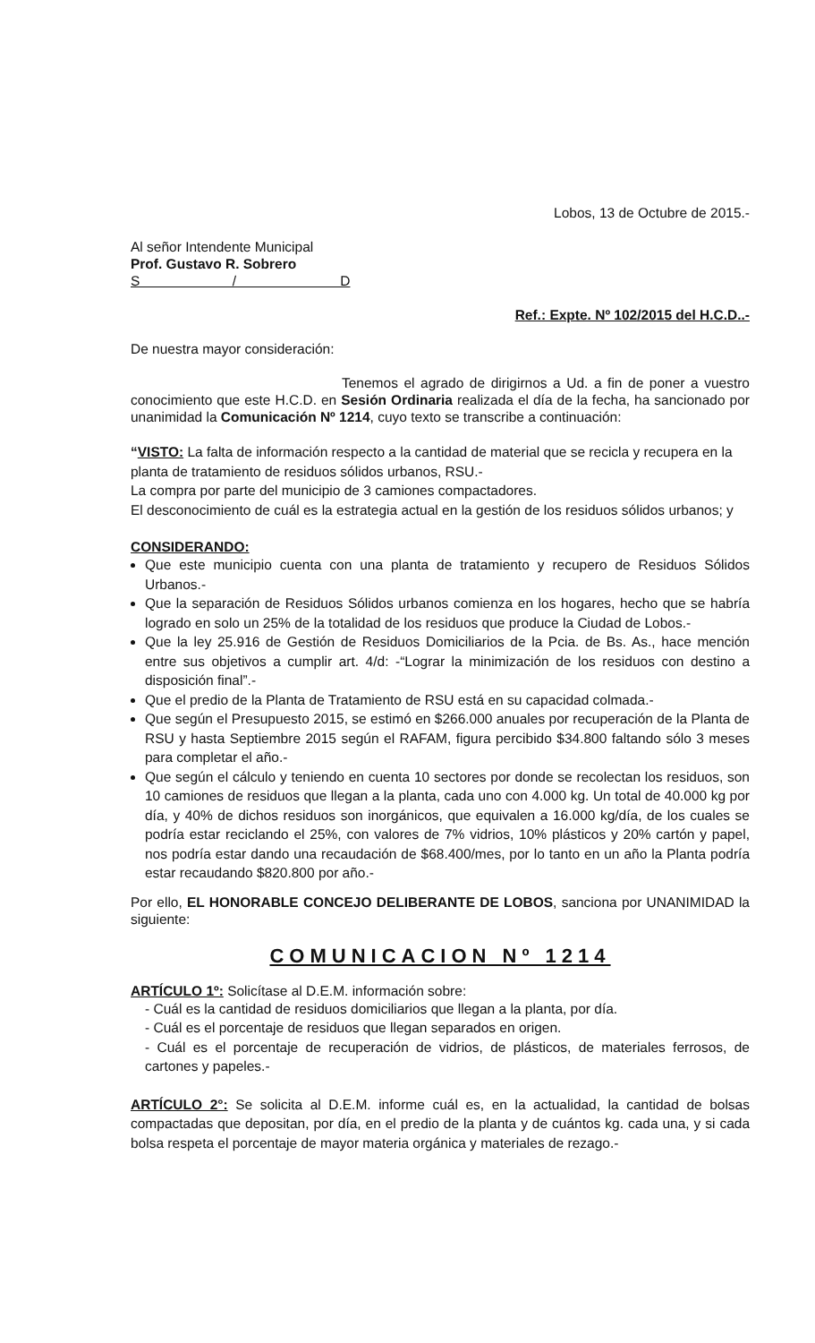Lobos, 13 de Octubre de 2015.-
Al señor Intendente Municipal
Prof. Gustavo R. Sobrero
S / D
Ref.: Expte. Nº 102/2015 del H.C.D..-
De nuestra mayor consideración:
Tenemos el agrado de dirigirnos a Ud. a fin de poner a vuestro conocimiento que este H.C.D. en Sesión Ordinaria realizada el día de la fecha, ha sancionado por unanimidad la Comunicación Nº 1214, cuyo texto se transcribe a continuación:
“VISTO: La falta de información respecto a la cantidad de material que se recicla y recupera en la planta de tratamiento de residuos sólidos urbanos, RSU.-
La compra por parte del municipio de 3 camiones compactadores.
El desconocimiento de cuál es la estrategia actual en la gestión de los residuos sólidos urbanos; y
CONSIDERANDO:
Que este municipio cuenta con una planta de tratamiento y recupero de Residuos Sólidos Urbanos.-
Que la separación de Residuos Sólidos urbanos comienza en los hogares, hecho que se habría logrado en solo un 25% de la totalidad de los residuos que produce la Ciudad de Lobos.-
Que la ley 25.916 de Gestión de Residuos Domiciliarios de la Pcia. de Bs. As., hace mención entre sus objetivos a cumplir art. 4/d: -“Lograr la minimización de los residuos con destino a disposición final”.-
Que el predio de la Planta de Tratamiento de RSU está en su capacidad colmada.-
Que según el Presupuesto 2015, se estimó en $266.000 anuales por recuperación de la Planta de RSU y hasta Septiembre 2015 según el RAFAM, figura percibido $34.800 faltando sólo 3 meses para completar el año.-
Que según el cálculo y teniendo en cuenta 10 sectores por donde se recolectan los residuos, son 10 camiones de residuos que llegan a la planta, cada uno con 4.000 kg. Un total de 40.000 kg por día, y 40% de dichos residuos son inorgánicos, que equivalen a 16.000 kg/día, de los cuales se podría estar reciclando el 25%, con valores de 7% vidrios, 10% plásticos y 20% cartón y papel, nos podría estar dando una recaudación de $68.400/mes, por lo tanto en un año la Planta podría estar recaudando $820.800 por año.-
Por ello, EL HONORABLE CONCEJO DELIBERANTE DE LOBOS, sanciona por UNANIMIDAD la siguiente:
COMUNICACION Nº 1214
ARTÍCULO 1º: Solicítase al D.E.M. información sobre:
- Cuál es la cantidad de residuos domiciliarios que llegan a la planta, por día.
- Cuál es el porcentaje de residuos que llegan separados en origen.
- Cuál es el porcentaje de recuperación de vidrios, de plásticos, de materiales ferrosos, de cartones y papeles.-
ARTÍCULO 2°: Se solicita al D.E.M. informe cuál es, en la actualidad, la cantidad de bolsas compactadas que depositan, por día, en el predio de la planta y de cuántos kg. cada una, y si cada bolsa respeta el porcentaje de mayor materia orgánica y materiales de rezago.-